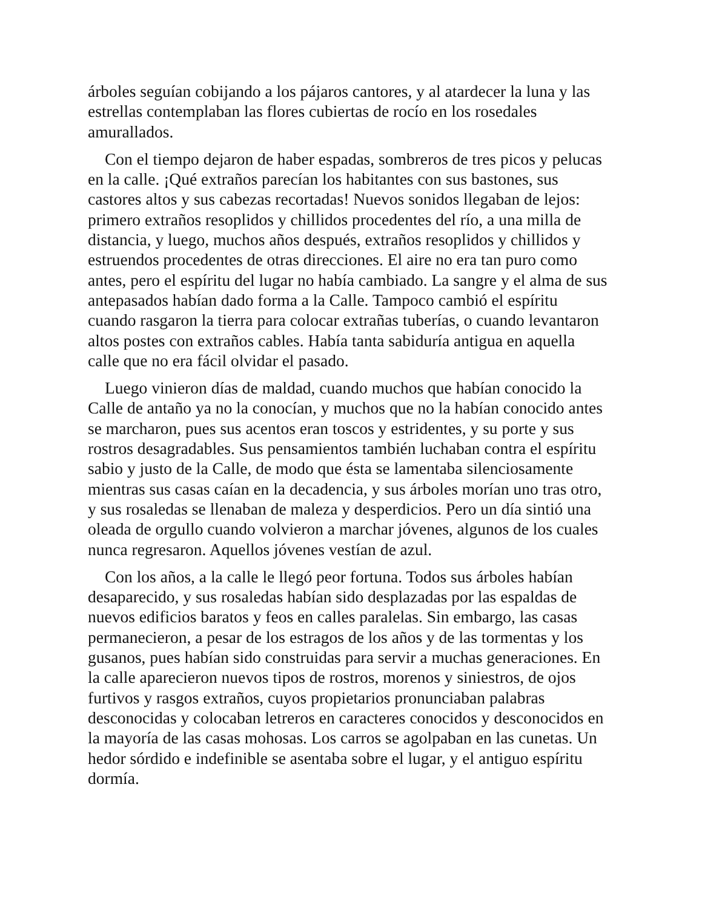árboles seguían cobijando a los pájaros cantores, y al atardecer la luna y las estrellas contemplaban las flores cubiertas de rocío en los rosedales amurallados.
Con el tiempo dejaron de haber espadas, sombreros de tres picos y pelucas en la calle. ¡Qué extraños parecían los habitantes con sus bastones, sus castores altos y sus cabezas recortadas! Nuevos sonidos llegaban de lejos: primero extraños resoplidos y chillidos procedentes del río, a una milla de distancia, y luego, muchos años después, extraños resoplidos y chillidos y estruendos procedentes de otras direcciones. El aire no era tan puro como antes, pero el espíritu del lugar no había cambiado. La sangre y el alma de sus antepasados habían dado forma a la Calle. Tampoco cambió el espíritu cuando rasgaron la tierra para colocar extrañas tuberías, o cuando levantaron altos postes con extraños cables. Había tanta sabiduría antigua en aquella calle que no era fácil olvidar el pasado.
Luego vinieron días de maldad, cuando muchos que habían conocido la Calle de antaño ya no la conocían, y muchos que no la habían conocido antes se marcharon, pues sus acentos eran toscos y estridentes, y su porte y sus rostros desagradables. Sus pensamientos también luchaban contra el espíritu sabio y justo de la Calle, de modo que ésta se lamentaba silenciosamente mientras sus casas caían en la decadencia, y sus árboles morían uno tras otro, y sus rosaledas se llenaban de maleza y desperdicios. Pero un día sintió una oleada de orgullo cuando volvieron a marchar jóvenes, algunos de los cuales nunca regresaron. Aquellos jóvenes vestían de azul.
Con los años, a la calle le llegó peor fortuna. Todos sus árboles habían desaparecido, y sus rosaledas habían sido desplazadas por las espaldas de nuevos edificios baratos y feos en calles paralelas. Sin embargo, las casas permanecieron, a pesar de los estragos de los años y de las tormentas y los gusanos, pues habían sido construidas para servir a muchas generaciones. En la calle aparecieron nuevos tipos de rostros, morenos y siniestros, de ojos furtivos y rasgos extraños, cuyos propietarios pronunciaban palabras desconocidas y colocaban letreros en caracteres conocidos y desconocidos en la mayoría de las casas mohosas. Los carros se agolpaban en las cunetas. Un hedor sórdido e indefinible se asentaba sobre el lugar, y el antiguo espíritu dormía.